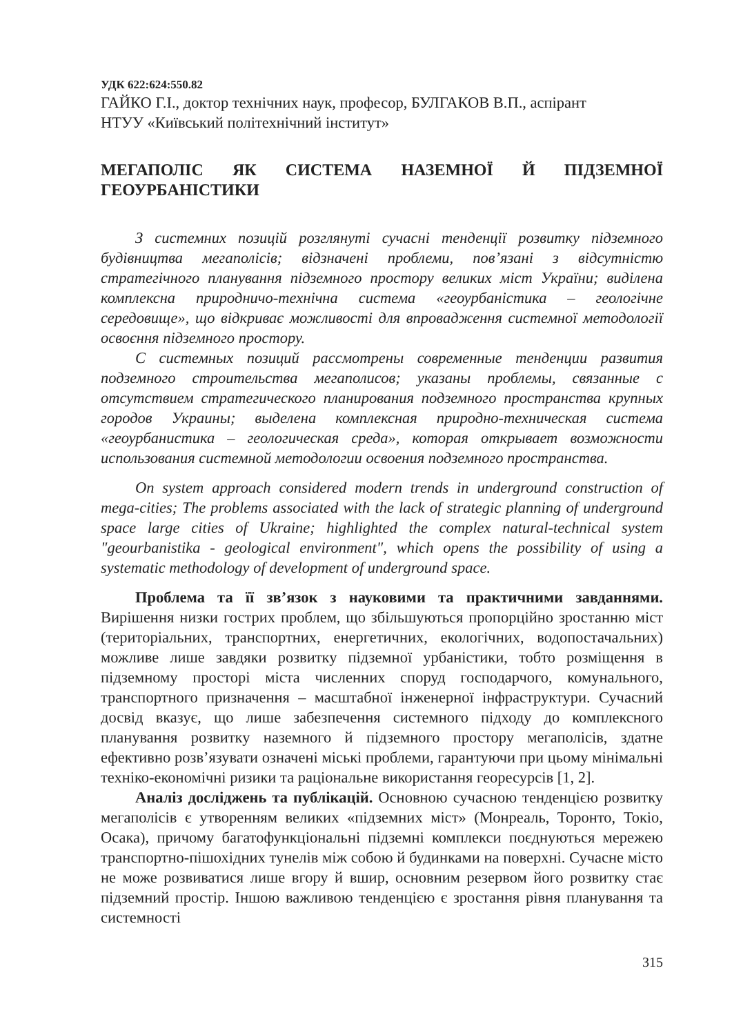УДК 622:624:550.82
ГАЙКО Г.І., доктор технічних наук, професор, БУЛГАКОВ В.П., аспірант
НТУУ «Київський політехнічний інститут»
МЕГАПОЛІС ЯК СИСТЕМА НАЗЕМНОЇ Й ПІДЗЕМНОЇ ГЕОУРБАНІСТИКИ
З системних позицій розглянуті сучасні тенденції розвитку підземного будівництва мегаполісів; відзначені проблеми, пов’язані з відсутністю стратегічного планування підземного простору великих міст України; виділена комплексна природничо-технічна система «геоурбаністика – геологічне середовище», що відкриває можливості для впровадження системної методології освоєння підземного простору.
С системных позиций рассмотрены современные тенденции развития подземного строительства мегаполисов; указаны проблемы, связанные с отсутствием стратегического планирования подземного пространства крупных городов Украины; выделена комплексная природно-техническая система «геоурбанистика – геологическая среда», которая открывает возможности использования системной методологии освоения подземного пространства.
On system approach considered modern trends in underground construction of mega-cities; The problems associated with the lack of strategic planning of underground space large cities of Ukraine; highlighted the complex natural-technical system "geourbanistika - geological environment", which opens the possibility of using a systematic methodology of development of underground space.
Проблема та її зв’язок з науковими та практичними завданнями. Вирішення низки гострих проблем, що збільшуються пропорційно зростанню міст (територіальних, транспортних, енергетичних, екологічних, водопостачальних) можливе лише завдяки розвитку підземної урбаністики, тобто розміщення в підземному просторі міста численних споруд господарчого, комунального, транспортного призначення – масштабної інженерної інфраструктури. Сучасний досвід вказує, що лише забезпечення системного підходу до комплексного планування розвитку наземного й підземного простору мегаполісів, здатне ефективно розв’язувати означені міські проблеми, гарантуючи при цьому мінімальні техніко-економічні ризики та раціональне використання георесурсів [1, 2].
Аналіз досліджень та публікацій. Основною сучасною тенденцією розвитку мегаполісів є утворенням великих «підземних міст» (Монреаль, Торонто, Токіо, Осака), причому багатофункціональні підземні комплекси поєднуються мережею транспортно-пішохідних тунелів між собою й будинками на поверхні. Сучасне місто не може розвиватися лише вгору й вшир, основним резервом його розвитку стає підземний простір. Іншою важливою тенденцією є зростання рівня планування та системності
315